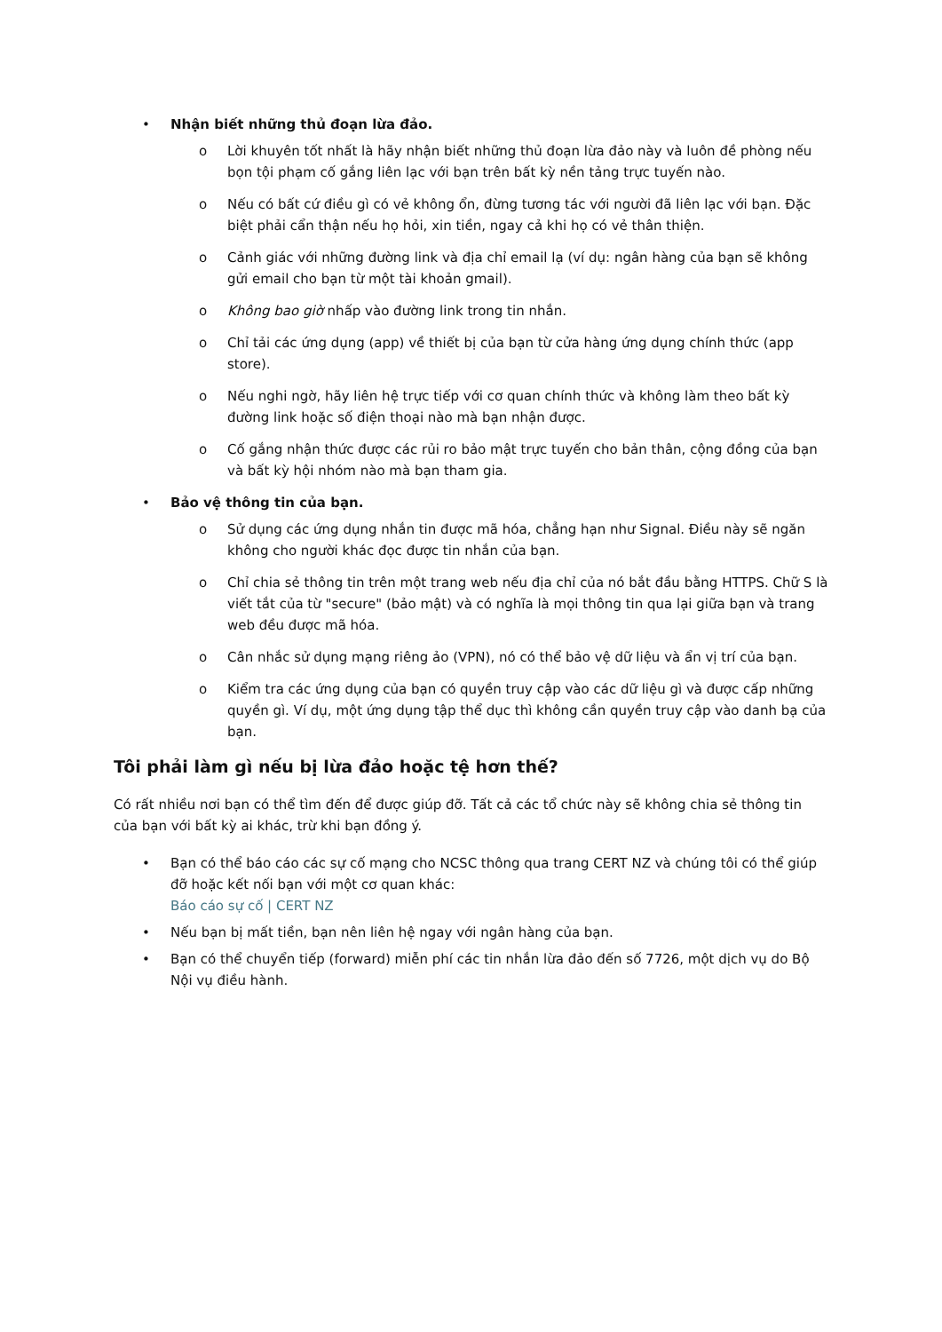• Nhận biết những thủ đoạn lừa đảo.
o Lời khuyên tốt nhất là hãy nhận biết những thủ đoạn lừa đảo này và luôn đề phòng nếu bọn tội phạm cố gắng liên lạc với bạn trên bất kỳ nền tảng trực tuyến nào.
o Nếu có bất cứ điều gì có vẻ không ổn, đừng tương tác với người đã liên lạc với bạn. Đặc biệt phải cẩn thận nếu họ hỏi, xin tiền, ngay cả khi họ có vẻ thân thiện.
o Cảnh giác với những đường link và địa chỉ email lạ (ví dụ: ngân hàng của bạn sẽ không gửi email cho bạn từ một tài khoản gmail).
o Không bao giờ nhấp vào đường link trong tin nhắn.
o Chỉ tải các ứng dụng (app) về thiết bị của bạn từ cửa hàng ứng dụng chính thức (app store).
o Nếu nghi ngờ, hãy liên hệ trực tiếp với cơ quan chính thức và không làm theo bất kỳ đường link hoặc số điện thoại nào mà bạn nhận được.
o Cố gắng nhận thức được các rủi ro bảo mật trực tuyến cho bản thân, cộng đồng của bạn và bất kỳ hội nhóm nào mà bạn tham gia.
• Bảo vệ thông tin của bạn.
o Sử dụng các ứng dụng nhắn tin được mã hóa, chẳng hạn như Signal. Điều này sẽ ngăn không cho người khác đọc được tin nhắn của bạn.
o Chỉ chia sẻ thông tin trên một trang web nếu địa chỉ của nó bắt đầu bằng HTTPS. Chữ S là viết tắt của từ "secure" (bảo mật) và có nghĩa là mọi thông tin qua lại giữa bạn và trang web đều được mã hóa.
o Cân nhắc sử dụng mạng riêng ảo (VPN), nó có thể bảo vệ dữ liệu và ẩn vị trí của bạn.
o Kiểm tra các ứng dụng của bạn có quyền truy cập vào các dữ liệu gì và được cấp những quyền gì. Ví dụ, một ứng dụng tập thể dục thì không cần quyền truy cập vào danh bạ của bạn.
Tôi phải làm gì nếu bị lừa đảo hoặc tệ hơn thế?
Có rất nhiều nơi bạn có thể tìm đến để được giúp đỡ. Tất cả các tổ chức này sẽ không chia sẻ thông tin của bạn với bất kỳ ai khác, trừ khi bạn đồng ý.
• Bạn có thể báo cáo các sự cố mạng cho NCSC thông qua trang CERT NZ và chúng tôi có thể giúp đỡ hoặc kết nối bạn với một cơ quan khác:
Báo cáo sự cố | CERT NZ
• Nếu bạn bị mất tiền, bạn nên liên hệ ngay với ngân hàng của bạn.
• Bạn có thể chuyển tiếp (forward) miễn phí các tin nhắn lừa đảo đến số 7726, một dịch vụ do Bộ Nội vụ điều hành.